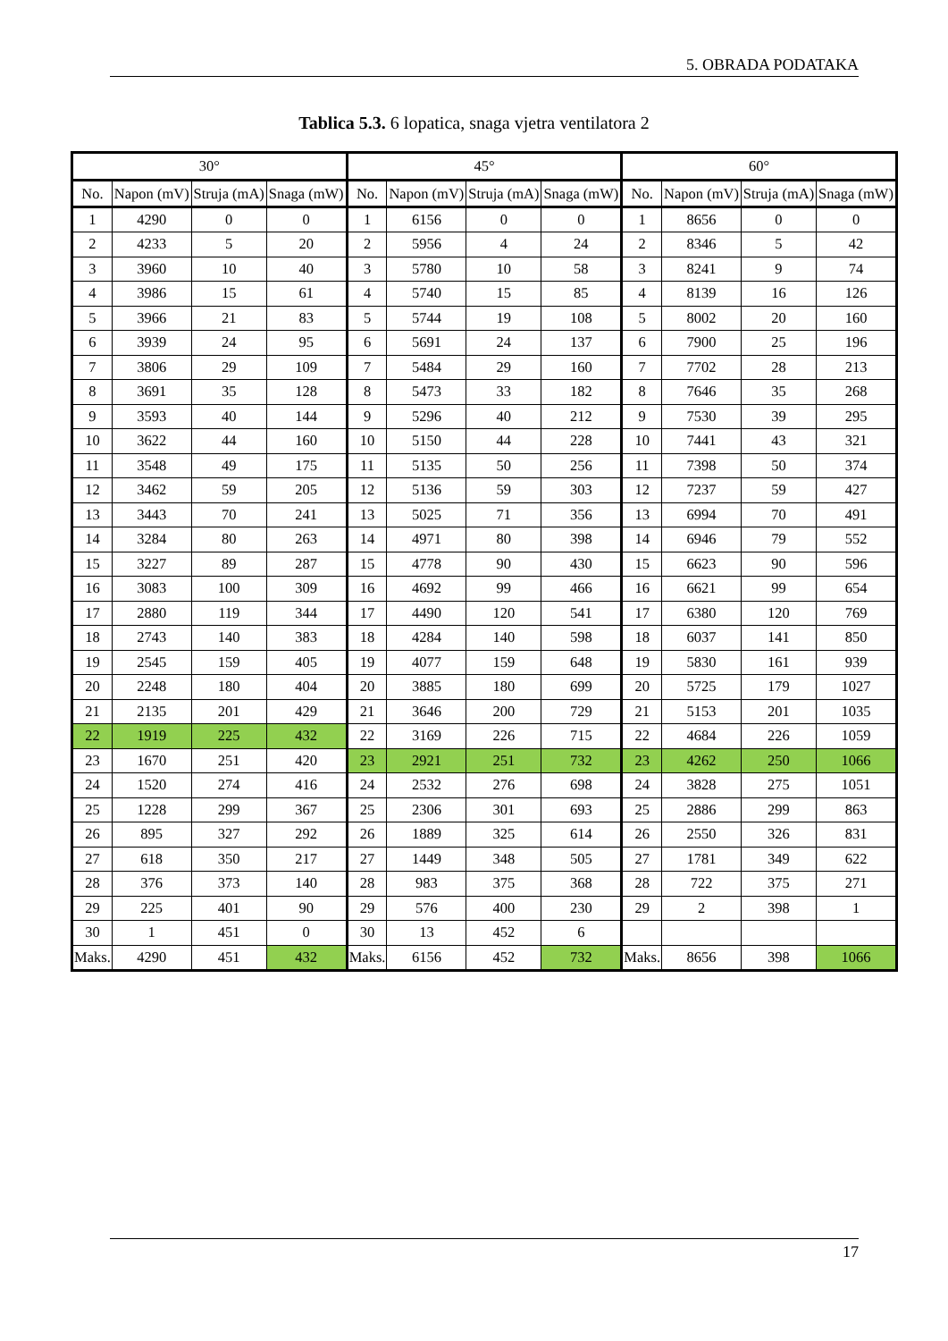5. OBRADA PODATAKA
Tablica 5.3. 6 lopatica, snaga vjetra ventilatora 2
| 30° | | | | 45° | | | | 60° | | | |
| --- | --- | --- | --- | --- | --- | --- | --- | --- | --- | --- | --- |
| No. | Napon (mV) | Struja (mA) | Snaga (mW) | No. | Napon (mV) | Struja (mA) | Snaga (mW) | No. | Napon (mV) | Struja (mA) | Snaga (mW) |
| 1 | 4290 | 0 | 0 | 1 | 6156 | 0 | 0 | 1 | 8656 | 0 | 0 |
| 2 | 4233 | 5 | 20 | 2 | 5956 | 4 | 24 | 2 | 8346 | 5 | 42 |
| 3 | 3960 | 10 | 40 | 3 | 5780 | 10 | 58 | 3 | 8241 | 9 | 74 |
| 4 | 3986 | 15 | 61 | 4 | 5740 | 15 | 85 | 4 | 8139 | 16 | 126 |
| 5 | 3966 | 21 | 83 | 5 | 5744 | 19 | 108 | 5 | 8002 | 20 | 160 |
| 6 | 3939 | 24 | 95 | 6 | 5691 | 24 | 137 | 6 | 7900 | 25 | 196 |
| 7 | 3806 | 29 | 109 | 7 | 5484 | 29 | 160 | 7 | 7702 | 28 | 213 |
| 8 | 3691 | 35 | 128 | 8 | 5473 | 33 | 182 | 8 | 7646 | 35 | 268 |
| 9 | 3593 | 40 | 144 | 9 | 5296 | 40 | 212 | 9 | 7530 | 39 | 295 |
| 10 | 3622 | 44 | 160 | 10 | 5150 | 44 | 228 | 10 | 7441 | 43 | 321 |
| 11 | 3548 | 49 | 175 | 11 | 5135 | 50 | 256 | 11 | 7398 | 50 | 374 |
| 12 | 3462 | 59 | 205 | 12 | 5136 | 59 | 303 | 12 | 7237 | 59 | 427 |
| 13 | 3443 | 70 | 241 | 13 | 5025 | 71 | 356 | 13 | 6994 | 70 | 491 |
| 14 | 3284 | 80 | 263 | 14 | 4971 | 80 | 398 | 14 | 6946 | 79 | 552 |
| 15 | 3227 | 89 | 287 | 15 | 4778 | 90 | 430 | 15 | 6623 | 90 | 596 |
| 16 | 3083 | 100 | 309 | 16 | 4692 | 99 | 466 | 16 | 6621 | 99 | 654 |
| 17 | 2880 | 119 | 344 | 17 | 4490 | 120 | 541 | 17 | 6380 | 120 | 769 |
| 18 | 2743 | 140 | 383 | 18 | 4284 | 140 | 598 | 18 | 6037 | 141 | 850 |
| 19 | 2545 | 159 | 405 | 19 | 4077 | 159 | 648 | 19 | 5830 | 161 | 939 |
| 20 | 2248 | 180 | 404 | 20 | 3885 | 180 | 699 | 20 | 5725 | 179 | 1027 |
| 21 | 2135 | 201 | 429 | 21 | 3646 | 200 | 729 | 21 | 5153 | 201 | 1035 |
| 22 | 1919 | 225 | 432 | 22 | 3169 | 226 | 715 | 22 | 4684 | 226 | 1059 |
| 23 | 1670 | 251 | 420 | 23 | 2921 | 251 | 732 | 23 | 4262 | 250 | 1066 |
| 24 | 1520 | 274 | 416 | 24 | 2532 | 276 | 698 | 24 | 3828 | 275 | 1051 |
| 25 | 1228 | 299 | 367 | 25 | 2306 | 301 | 693 | 25 | 2886 | 299 | 863 |
| 26 | 895 | 327 | 292 | 26 | 1889 | 325 | 614 | 26 | 2550 | 326 | 831 |
| 27 | 618 | 350 | 217 | 27 | 1449 | 348 | 505 | 27 | 1781 | 349 | 622 |
| 28 | 376 | 373 | 140 | 28 | 983 | 375 | 368 | 28 | 722 | 375 | 271 |
| 29 | 225 | 401 | 90 | 29 | 576 | 400 | 230 | 29 | 2 | 398 | 1 |
| 30 | 1 | 451 | 0 | 30 | 13 | 452 | 6 | | | | |
| Maks. | 4290 | 451 | 432 | Maks. | 6156 | 452 | 732 | Maks. | 8656 | 398 | 1066 |
17